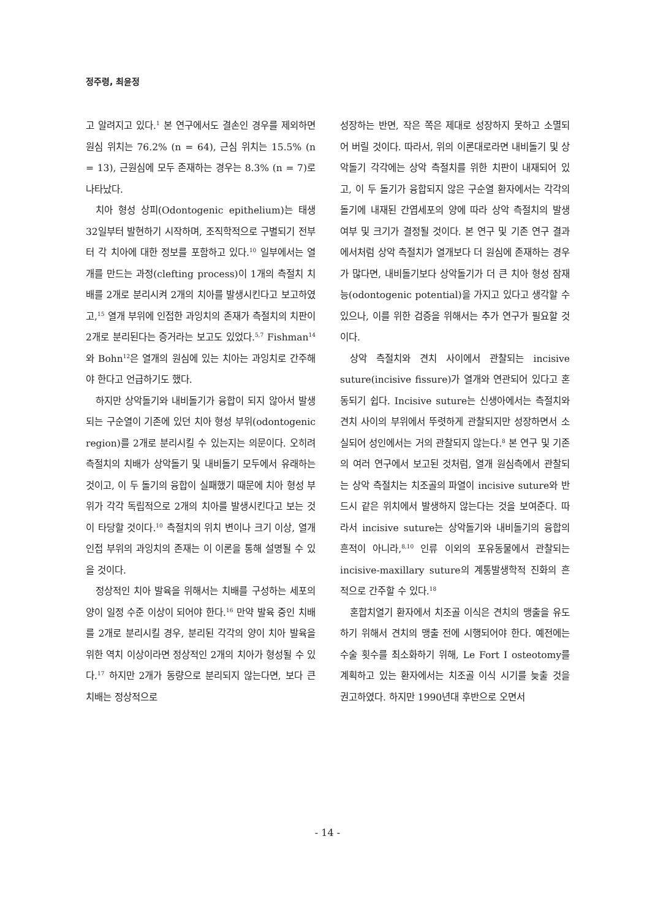정주령, 최윤정
고 알려지고 있다.<sup>1</sup> 본 연구에서도 결손인 경우를 제외하면 원심 위치는 76.2% (n = 64), 근심 위치는 15.5% (n = 13), 근원심에 모두 존재하는 경우는 8.3% (n = 7)로 나타났다.
치아 형성 상피(Odontogenic epithelium)는 태생 32일부터 발현하기 시작하며, 조직학적으로 구별되기 전부터 각 치아에 대한 정보를 포함하고 있다.<sup>10</sup> 일부에서는 열개를 만드는 과정(clefting process)이 1개의 측절치 치배를 2개로 분리시켜 2개의 치아를 발생시킨다고 보고하였고,<sup>15</sup> 열개 부위에 인접한 과잉치의 존재가 측절치의 치판이 2개로 분리된다는 증거라는 보고도 있었다.<sup>5,7</sup> Fishman<sup>14</sup>와 Bohn<sup>12</sup>은 열개의 원심에 있는 치아는 과잉치로 간주해야 한다고 언급하기도 했다.
하지만 상악돌기와 내비돌기가 융합이 되지 않아서 발생되는 구순열이 기존에 있던 치아 형성 부위(odontogenic region)를 2개로 분리시킬 수 있는지는 의문이다. 오히려 측절치의 치배가 상악돌기 및 내비돌기 모두에서 유래하는 것이고, 이 두 돌기의 융합이 실패했기 때문에 치아 형성 부위가 각각 독립적으로 2개의 치아를 발생시킨다고 보는 것이 타당할 것이다.<sup>10</sup> 측절치의 위치 변이나 크기 이상, 열개 인접 부위의 과잉치의 존재는 이 이론을 통해 설명될 수 있을 것이다.
정상적인 치아 발육을 위해서는 치배를 구성하는 세포의 양이 일정 수준 이상이 되어야 한다.<sup>16</sup> 만약 발육 중인 치배를 2개로 분리시킬 경우, 분리된 각각의 양이 치아 발육을 위한 역치 이상이라면 정상적인 2개의 치아가 형성될 수 있다.<sup>17</sup> 하지만 2개가 동량으로 분리되지 않는다면, 보다 큰 치배는 정상적으로
성장하는 반면, 작은 쪽은 제대로 성장하지 못하고 소멸되어 버릴 것이다. 따라서, 위의 이론대로라면 내비돌기 및 상악돌기 각각에는 상악 측절치를 위한 치판이 내재되어 있고, 이 두 돌기가 융합되지 않은 구순열 환자에서는 각각의 돌기에 내재된 간엽세포의 양에 따라 상악 측절치의 발생 여부 및 크기가 결정될 것이다. 본 연구 및 기존 연구 결과에서처럼 상악 측절치가 열개보다 더 원심에 존재하는 경우가 많다면, 내비돌기보다 상악돌기가 더 큰 치아 형성 잠재능(odontogenic potential)을 가지고 있다고 생각할 수 있으나, 이를 위한 검증을 위해서는 추가 연구가 필요할 것이다.
상악 측절치와 견치 사이에서 관찰되는 incisive suture(incisive fissure)가 열개와 연관되어 있다고 혼동되기 쉽다. Incisive suture는 신생아에서는 측절치와 견치 사이의 부위에서 뚜렷하게 관찰되지만 성장하면서 소실되어 성인에서는 거의 관찰되지 않는다.<sup>8</sup> 본 연구 및 기존의 여러 연구에서 보고된 것처럼, 열개 원심측에서 관찰되는 상악 측절치는 치조골의 파열이 incisive suture와 반드시 같은 위치에서 발생하지 않는다는 것을 보여준다. 따라서 incisive suture는 상악돌기와 내비돌기의 융합의 흔적이 아니라,<sup>8,10</sup> 인류 이외의 포유동물에서 관찰되는 incisive-maxillary suture의 계통발생학적 진화의 흔적으로 간주할 수 있다.<sup>18</sup>
혼합치열기 환자에서 치조골 이식은 견치의 맹출을 유도하기 위해서 견치의 맹출 전에 시행되어야 한다. 예전에는 수술 횟수를 최소화하기 위해, Le Fort I osteotomy를 계획하고 있는 환자에서는 치조골 이식 시기를 늦출 것을 권고하였다. 하지만 1990년대 후반으로 오면서
- 14 -